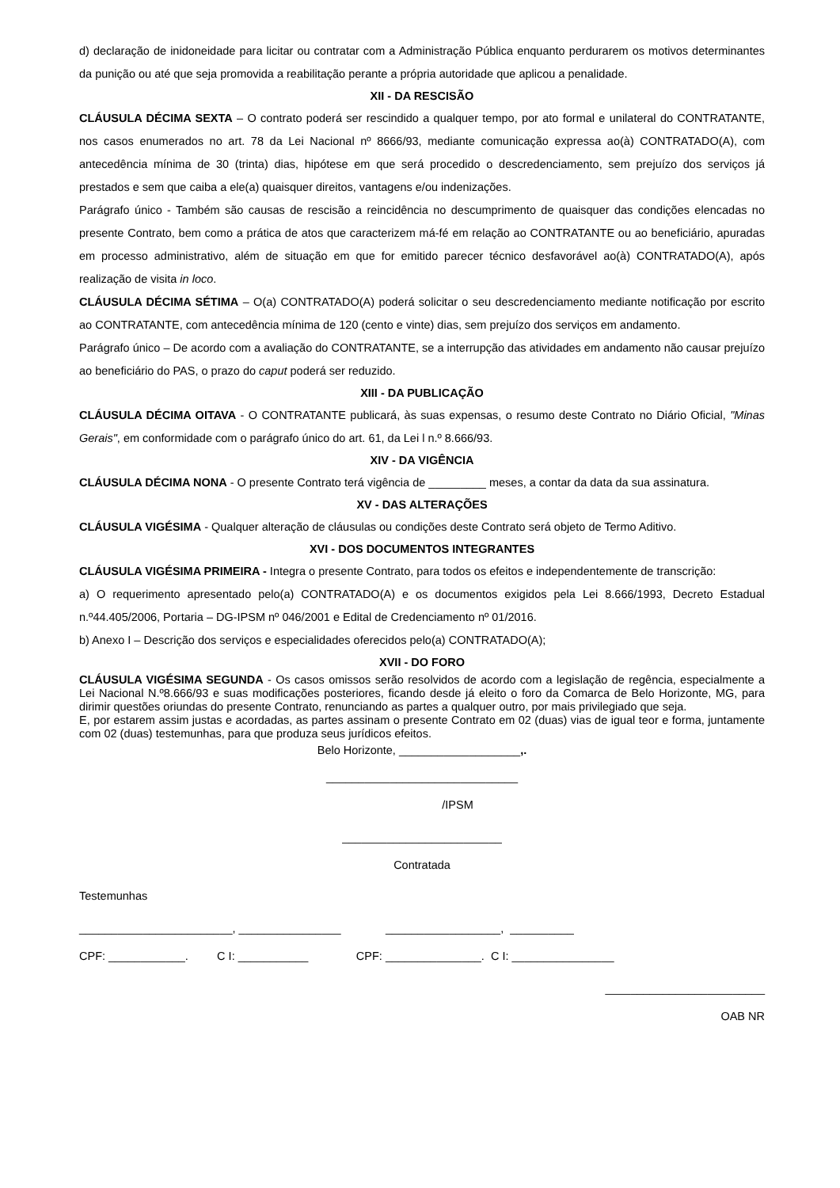d) declaração de inidoneidade para licitar ou contratar com a Administração Pública enquanto perdurarem os motivos determinantes da punição ou até que seja promovida a reabilitação perante a própria autoridade que aplicou a penalidade.
XII - DA RESCISÃO
CLÁUSULA DÉCIMA SEXTA – O contrato poderá ser rescindido a qualquer tempo, por ato formal e unilateral do CONTRATANTE, nos casos enumerados no art. 78 da Lei Nacional nº 8666/93, mediante comunicação expressa ao(à) CONTRATADO(A), com antecedência mínima de 30 (trinta) dias, hipótese em que será procedido o descredenciamento, sem prejuízo dos serviços já prestados e sem que caiba a ele(a) quaisquer direitos, vantagens e/ou indenizações.
Parágrafo único - Também são causas de rescisão a reincidência no descumprimento de quaisquer das condições elencadas no presente Contrato, bem como a prática de atos que caracterizem má-fé em relação ao CONTRATANTE ou ao beneficiário, apuradas em processo administrativo, além de situação em que for emitido parecer técnico desfavorável ao(à) CONTRATADO(A), após realização de visita in loco.
CLÁUSULA DÉCIMA SÉTIMA – O(a) CONTRATADO(A) poderá solicitar o seu descredenciamento mediante notificação por escrito ao CONTRATANTE, com antecedência mínima de 120 (cento e vinte) dias, sem prejuízo dos serviços em andamento.
Parágrafo único – De acordo com a avaliação do CONTRATANTE, se a interrupção das atividades em andamento não causar prejuízo ao beneficiário do PAS, o prazo do caput poderá ser reduzido.
XIII - DA PUBLICAÇÃO
CLÁUSULA DÉCIMA OITAVA - O CONTRATANTE publicará, às suas expensas, o resumo deste Contrato no Diário Oficial, "Minas Gerais", em conformidade com o parágrafo único do art. 61, da Lei l n.º 8.666/93.
XIV - DA VIGÊNCIA
CLÁUSULA DÉCIMA NONA - O presente Contrato terá vigência de _________ meses, a contar da data da sua assinatura.
XV - DAS ALTERAÇÕES
CLÁUSULA VIGÉSIMA - Qualquer alteração de cláusulas ou condições deste Contrato será objeto de Termo Aditivo.
XVI - DOS DOCUMENTOS INTEGRANTES
CLÁUSULA VIGÉSIMA PRIMEIRA - Integra o presente Contrato, para todos os efeitos e independentemente de transcrição:
a) O requerimento apresentado pelo(a) CONTRATADO(A) e os documentos exigidos pela Lei 8.666/1993, Decreto Estadual n.º44.405/2006, Portaria – DG-IPSM nº 046/2001 e Edital de Credenciamento nº 01/2016.
b) Anexo I – Descrição dos serviços e especialidades oferecidos pelo(a) CONTRATADO(A);
XVII - DO FORO
CLÁUSULA VIGÉSIMA SEGUNDA - Os casos omissos serão resolvidos de acordo com a legislação de regência, especialmente a Lei Nacional N.º8.666/93 e suas modificações posteriores, ficando desde já eleito o foro da Comarca de Belo Horizonte, MG, para dirimir questões oriundas do presente Contrato, renunciando as partes a qualquer outro, por mais privilegiado que seja.
E, por estarem assim justas e acordadas, as partes assinam o presente Contrato em 02 (duas) vias de igual teor e forma, juntamente com 02 (duas) testemunhas, para que produza seus jurídicos efeitos.
Belo Horizonte, ___________________,.
______________________________
/IPSM
_________________________
Contratada
Testemunhas
________________________, ________________ __________________, __________
CPF: ____________. C I: ___________ CPF: _______________. C I: ________________
_________________________
OAB NR